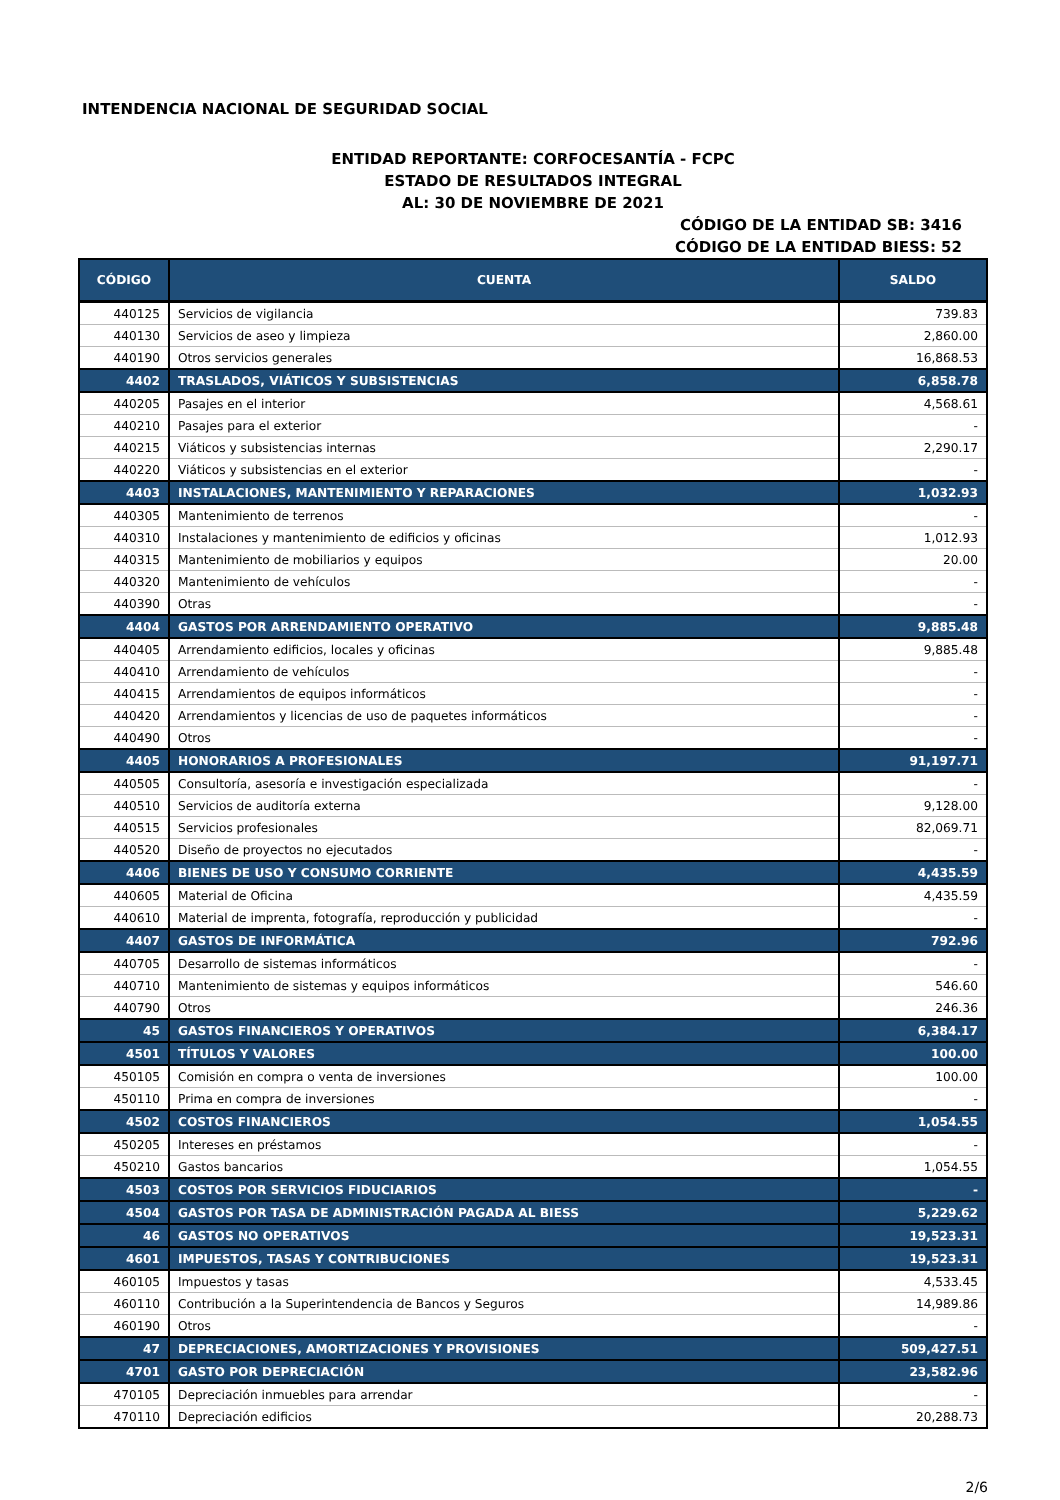INTENDENCIA NACIONAL DE SEGURIDAD SOCIAL
ENTIDAD REPORTANTE: CORFOCESANTÍA - FCPC
ESTADO DE RESULTADOS INTEGRAL
AL: 30 DE NOVIEMBRE DE 2021
CÓDIGO DE LA ENTIDAD SB: 3416
CÓDIGO DE LA ENTIDAD BIESS: 52
| CÓDIGO | CUENTA | SALDO |
| --- | --- | --- |
| 440125 | Servicios de vigilancia | 739.83 |
| 440130 | Servicios de aseo y limpieza | 2,860.00 |
| 440190 | Otros servicios generales | 16,868.53 |
| 4402 | TRASLADOS, VIÁTICOS Y SUBSISTENCIAS | 6,858.78 |
| 440205 | Pasajes en el interior | 4,568.61 |
| 440210 | Pasajes para el exterior | - |
| 440215 | Viáticos y subsistencias internas | 2,290.17 |
| 440220 | Viáticos y subsistencias en el exterior | - |
| 4403 | INSTALACIONES, MANTENIMIENTO Y REPARACIONES | 1,032.93 |
| 440305 | Mantenimiento de terrenos | - |
| 440310 | Instalaciones y mantenimiento de edificios y oficinas | 1,012.93 |
| 440315 | Mantenimiento de mobiliarios y equipos | 20.00 |
| 440320 | Mantenimiento de vehículos | - |
| 440390 | Otras | - |
| 4404 | GASTOS POR ARRENDAMIENTO OPERATIVO | 9,885.48 |
| 440405 | Arrendamiento edificios, locales y oficinas | 9,885.48 |
| 440410 | Arrendamiento de vehículos | - |
| 440415 | Arrendamientos de equipos informáticos | - |
| 440420 | Arrendamientos y licencias de uso de paquetes informáticos | - |
| 440490 | Otros | - |
| 4405 | HONORARIOS A PROFESIONALES | 91,197.71 |
| 440505 | Consultoría, asesoría e investigación especializada | - |
| 440510 | Servicios de auditoría externa | 9,128.00 |
| 440515 | Servicios profesionales | 82,069.71 |
| 440520 | Diseño de proyectos no ejecutados | - |
| 4406 | BIENES DE USO Y CONSUMO CORRIENTE | 4,435.59 |
| 440605 | Material de Oficina | 4,435.59 |
| 440610 | Material de imprenta, fotografía, reproducción y publicidad | - |
| 4407 | GASTOS DE INFORMÁTICA | 792.96 |
| 440705 | Desarrollo de sistemas informáticos | - |
| 440710 | Mantenimiento de sistemas y equipos informáticos | 546.60 |
| 440790 | Otros | 246.36 |
| 45 | GASTOS FINANCIEROS Y OPERATIVOS | 6,384.17 |
| 4501 | TÍTULOS Y VALORES | 100.00 |
| 450105 | Comisión en compra o venta de inversiones | 100.00 |
| 450110 | Prima en compra de inversiones | - |
| 4502 | COSTOS FINANCIEROS | 1,054.55 |
| 450205 | Intereses en préstamos | - |
| 450210 | Gastos bancarios | 1,054.55 |
| 4503 | COSTOS POR SERVICIOS FIDUCIARIOS | - |
| 4504 | GASTOS POR TASA DE ADMINISTRACIÓN PAGADA AL BIESS | 5,229.62 |
| 46 | GASTOS NO OPERATIVOS | 19,523.31 |
| 4601 | IMPUESTOS, TASAS Y CONTRIBUCIONES | 19,523.31 |
| 460105 | Impuestos y tasas | 4,533.45 |
| 460110 | Contribución a la Superintendencia de Bancos y Seguros | 14,989.86 |
| 460190 | Otros | - |
| 47 | DEPRECIACIONES, AMORTIZACIONES Y PROVISIONES | 509,427.51 |
| 4701 | GASTO POR DEPRECIACIÓN | 23,582.96 |
| 470105 | Depreciación inmuebles para arrendar | - |
| 470110 | Depreciación edificios | 20,288.73 |
2/6